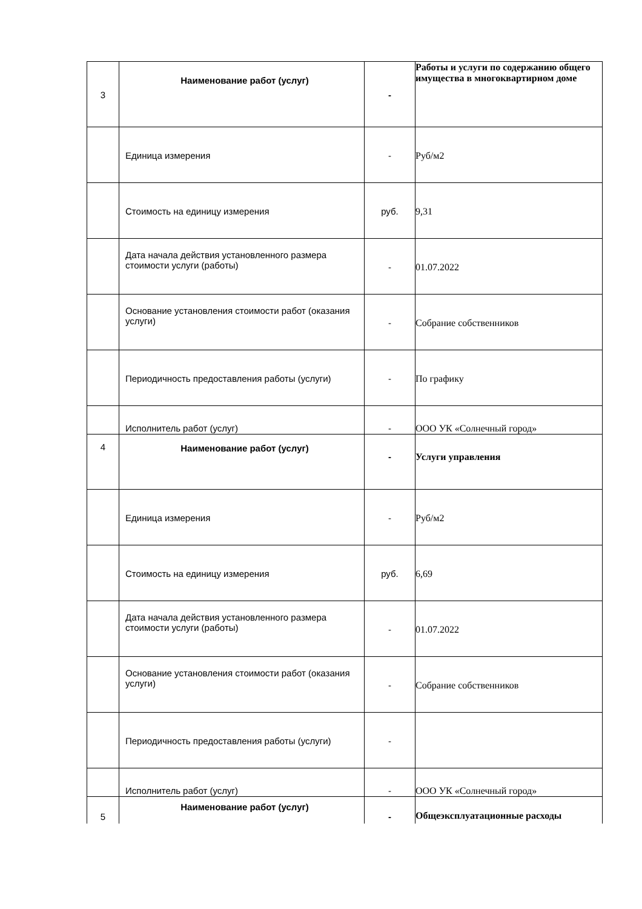| 3 | Наименование работ (услуг) | - | Работы и услуги по содержанию общего имущества в многоквартирном доме |
| | Единица измерения | - | Руб/м2 |
| | Стоимость на единицу измерения | руб. | 9,31 |
| | Дата начала действия установленного размера стоимости услуги (работы) | - | 01.07.2022 |
| | Основание установления стоимости работ (оказания услуги) | - | Собрание собственников |
| | Периодичность предоставления работы (услуги) | - | По графику |
| | Исполнитель работ (услуг) | - | ООО УК «Солнечный город» |
| 4 | Наименование работ (услуг) | - | Услуги управления |
| | Единица измерения | - | Руб/м2 |
| | Стоимость на единицу измерения | руб. | 6,69 |
| | Дата начала действия установленного размера стоимости услуги (работы) | - | 01.07.2022 |
| | Основание установления стоимости работ (оказания услуги) | - | Собрание собственников |
| | Периодичность предоставления работы (услуги) | - | |
| | Исполнитель работ (услуг) | - | ООО УК «Солнечный город» |
| 5 | Наименование работ (услуг) | - | Общеэксплуатационные расходы |